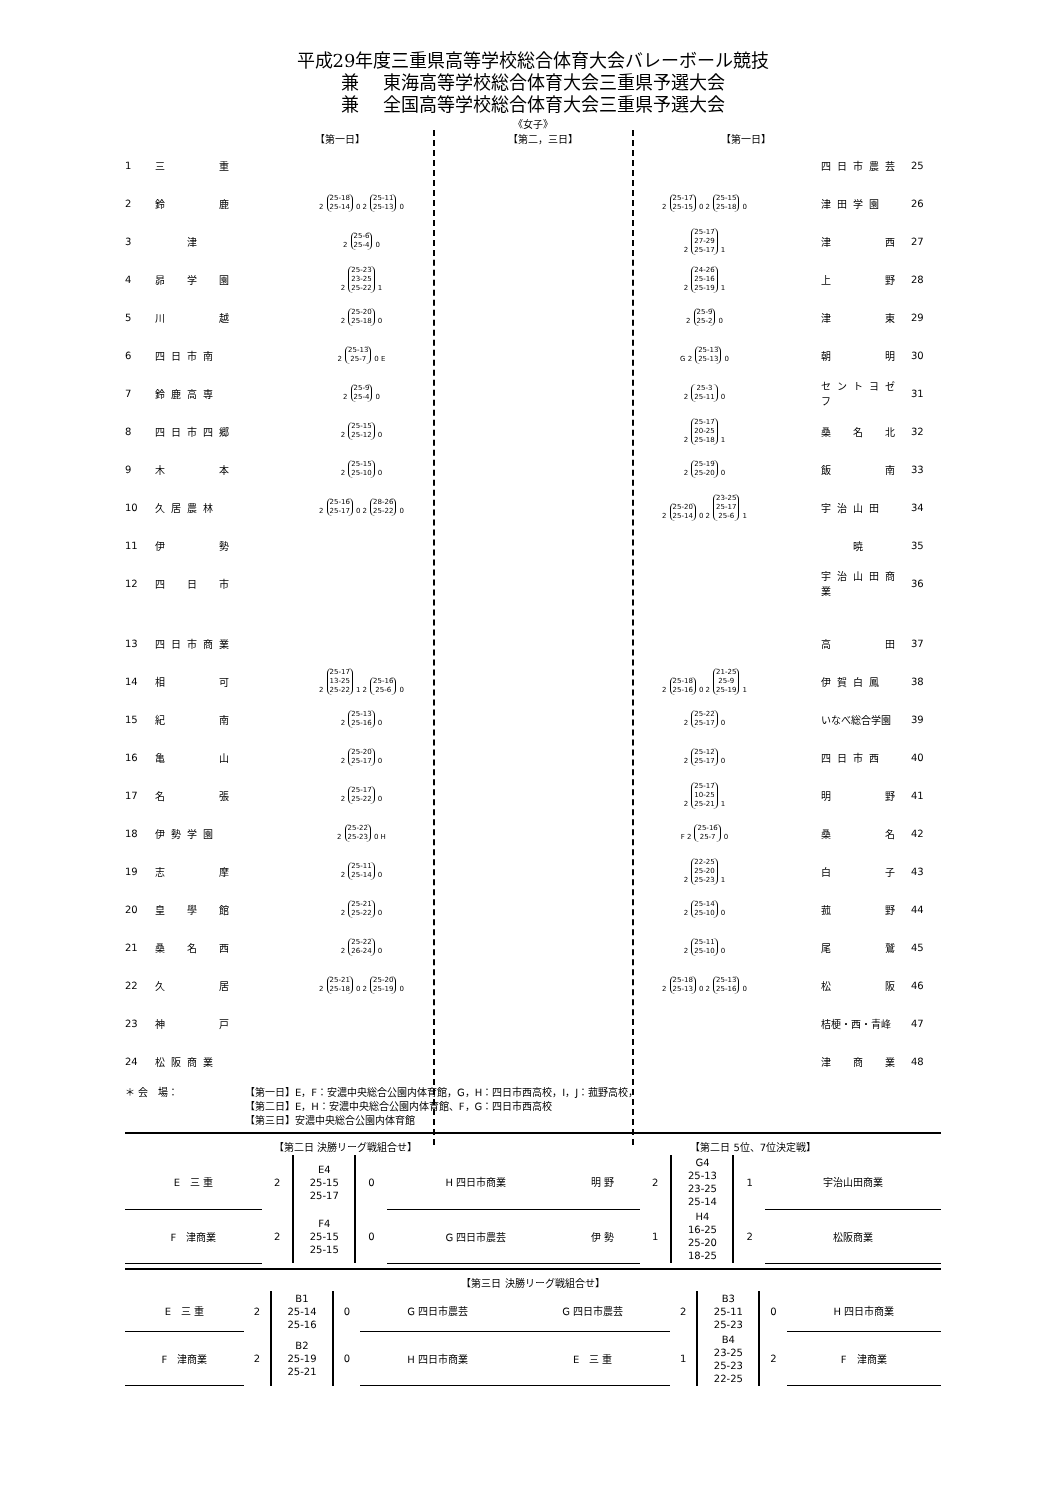平成29年度三重県高等学校総合体育大会バレーボール競技
兼　 東海高等学校総合体育大会三重県予選大会
兼　 全国高等学校総合体育大会三重県予選大会
《女子》
【第一日】 【第二，三日】 【第一日】
| 1 | 三 重 | | | | 四日市農芸 | 25 |
| 2 | 鈴 鹿 | 2 25-18 25-14 0 2 25-11 25-13 0 | | 2 25-17 25-15 0 2 25-15 25-18 0 | 津田学園 | 26 |
| 3 | 津 | 2 25-6 25-4 0 | | 2 25-17 27-29 25-17 1 | 津 西 | 27 |
| 4 | 昴 学 園 | 2 25-23 23-25 25-22 1 | | 2 24-26 25-16 25-19 1 | 上 野 | 28 |
| 5 | 川 越 | 2 25-20 25-18 0 | | 2 25-9 25-2 0 | 津 東 | 29 |
| 6 | 四日市南 | 2 25-13 25-7 0 E | | G 2 25-13 25-13 0 | 朝 明 | 30 |
| 7 | 鈴鹿高専 | 2 25-9 25-4 0 | | 2 25-3 25-11 0 | セントヨゼフ | 31 |
| 8 | 四日市四郷 | 2 25-15 25-12 0 | | 2 25-17 20-25 25-18 1 | 桑 名 北 | 32 |
| 9 | 木 本 | 2 25-15 25-10 0 | | 2 25-19 25-20 0 | 飯 南 | 33 |
| 10 | 久居農林 | 2 25-16 25-17 0 2 28-26 25-22 0 | | 2 25-20 25-14 0 2 23-25 25-17 25-6 1 | 宇治山田 | 34 |
| 11 | 伊 勢 | | | | 暁 | 35 |
| 12 | 四 日 市 | | | | 宇治山田商業 | 36 |
| 13 | 四日市商業 | | | | 高 田 | 37 |
| 14 | 相 可 | 2 25-17 13-25 25-22 1 2 25-16 25-6 0 | | 2 25-18 25-16 0 2 21-25 25-9 25-19 1 | 伊賀白鳳 | 38 |
| 15 | 紀 南 | 2 25-13 25-16 0 | | 2 25-22 25-17 0 | いなべ総合学園 | 39 |
| 16 | 亀 山 | 2 25-20 25-17 0 | | 2 25-12 25-17 0 | 四日市西 | 40 |
| 17 | 名 張 | 2 25-17 25-22 0 | | 2 25-17 10-25 25-21 1 | 明 野 | 41 |
| 18 | 伊勢学園 | 2 25-22 25-23 0 H | | F 2 25-16 25-7 0 | 桑 名 | 42 |
| 19 | 志 摩 | 2 25-11 25-14 0 | | 2 22-25 25-20 25-23 1 | 白 子 | 43 |
| 20 | 皇 學 館 | 2 25-21 25-22 0 | | 2 25-14 25-10 0 | 菰 野 | 44 |
| 21 | 桑 名 西 | 2 25-22 26-24 0 | | 2 25-11 25-10 0 | 尾 鷲 | 45 |
| 22 | 久 居 | 2 25-21 25-18 0 2 25-20 25-19 0 | | 2 25-18 25-13 0 2 25-13 25-16 0 | 松 阪 | 46 |
| 23 | 神 戸 | | | | 桔梗・西・青峰 | 47 |
| 24 | 松阪商業 | | | | 津 商 業 | 48 |
＊ 会　場： 【第一日】E，F：安濃中央総合公園内体育館，G，H：四日市西高校，I，J：菰野高校，
【第二日】E，H：安濃中央総合公園内体育館、F，G：四日市西高校
【第三日】安濃中央総合公園内体育館
| 【第二日 決勝リーグ戦組合せ】 | | | | | 【第二日 5位、7位決定戦】 | | | | |
| --- | --- | --- | --- | --- | --- | --- | --- | --- | --- |
| E 三 重 | 2 | E4 25-15 25-17 | 0 | H 四日市商業 | 明 野 | 2 | G4 25-13 23-25 25-14 | 1 | 宇治山田商業 |
| F 津商業 | 2 | F4 25-15 25-15 | 0 | G 四日市農芸 | 伊 勢 | 1 | H4 16-25 25-20 18-25 | 2 | 松阪商業 |
| 【第三日 決勝リーグ戦組合せ】 | | | | | | | | | |
| --- | --- | --- | --- | --- | --- | --- | --- | --- | --- |
| E 三 重 | 2 | B1 25-14 25-16 | 0 | G 四日市農芸 | G 四日市農芸 | 2 | B3 25-11 25-23 | 0 | H 四日市商業 |
| F 津商業 | 2 | B2 25-19 25-21 | 0 | H 四日市商業 | E 三 重 | 1 | B4 23-25 25-23 22-25 | 2 | F 津商業 |